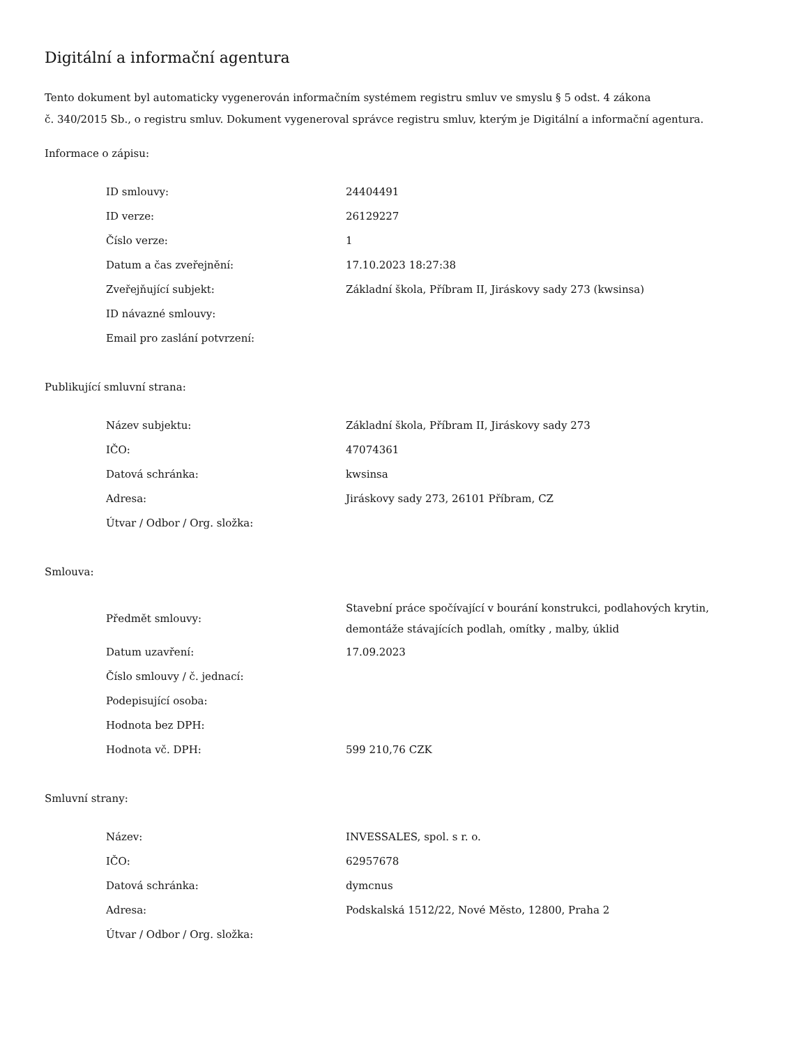Digitální a informační agentura
Tento dokument byl automaticky vygenerován informačním systémem registru smluv ve smyslu § 5 odst. 4 zákona
č. 340/2015 Sb., o registru smluv. Dokument vygeneroval správce registru smluv, kterým je Digitální a informační agentura.
Informace o zápisu:
| ID smlouvy: | 24404491 |
| ID verze: | 26129227 |
| Číslo verze: | 1 |
| Datum a čas zveřejnění: | 17.10.2023 18:27:38 |
| Zveřejňující subjekt: | Základní škola, Příbram II, Jiráskovy sady 273 (kwsinsa) |
| ID návazné smlouvy: | |
| Email pro zaslání potvrzení: | |
Publikující smluvní strana:
| Název subjektu: | Základní škola, Příbram II, Jiráskovy sady 273 |
| IČO: | 47074361 |
| Datová schránka: | kwsinsa |
| Adresa: | Jiráskovy sady 273, 26101 Příbram, CZ |
| Útvar / Odbor / Org. složka: | |
Smlouva:
| Předmět smlouvy: | Stavební práce spočívající v bourání konstrukci, podlahových krytin, demontáže stávajících podlah, omítky , malby, úklid |
| Datum uzavření: | 17.09.2023 |
| Číslo smlouvy / č. jednací: | |
| Podepisující osoba: | |
| Hodnota bez DPH: | |
| Hodnota vč. DPH: | 599 210,76 CZK |
Smluvní strany:
| Název: | INVESSALES, spol. s r. o. |
| IČO: | 62957678 |
| Datová schránka: | dymcnus |
| Adresa: | Podskalská 1512/22, Nové Město, 12800, Praha 2 |
| Útvar / Odbor / Org. složka: | |